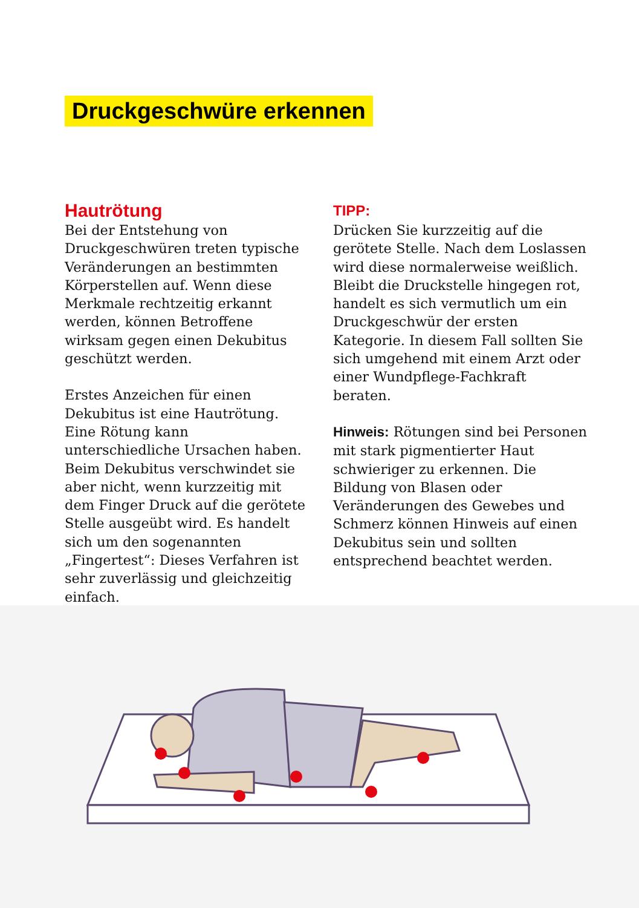Druckgeschwüre erkennen
Hautrötung
Bei der Entstehung von Druckgeschwüren treten typische Veränderungen an bestimmten Körperstellen auf. Wenn diese Merkmale rechtzeitig erkannt werden, können Betroffene wirksam gegen einen Dekubitus geschützt werden.
Erstes Anzeichen für einen Dekubitus ist eine Hautrötung. Eine Rötung kann unterschiedliche Ursachen haben. Beim Dekubitus verschwindet sie aber nicht, wenn kurzzeitig mit dem Finger Druck auf die gerötete Stelle ausgeübt wird. Es handelt sich um den sogenannten „Fingertest“: Dieses Verfahren ist sehr zuverlässig und gleichzeitig einfach.
TIPP:
Drücken Sie kurzzeitig auf die gerötete Stelle. Nach dem Loslassen wird diese normalerweise weißlich. Bleibt die Druckstelle hingegen rot, handelt es sich vermutlich um ein Druckgeschwür der ersten Kategorie. In diesem Fall sollten Sie sich umgehend mit einem Arzt oder einer Wundpflege-Fachkraft beraten.
Hinweis: Rötungen sind bei Personen mit stark pigmentierter Haut schwieriger zu erkennen. Die Bildung von Blasen oder Veränderungen des Gewebes und Schmerz können Hinweis auf einen Dekubitus sein und sollten entsprechend beachtet werden.